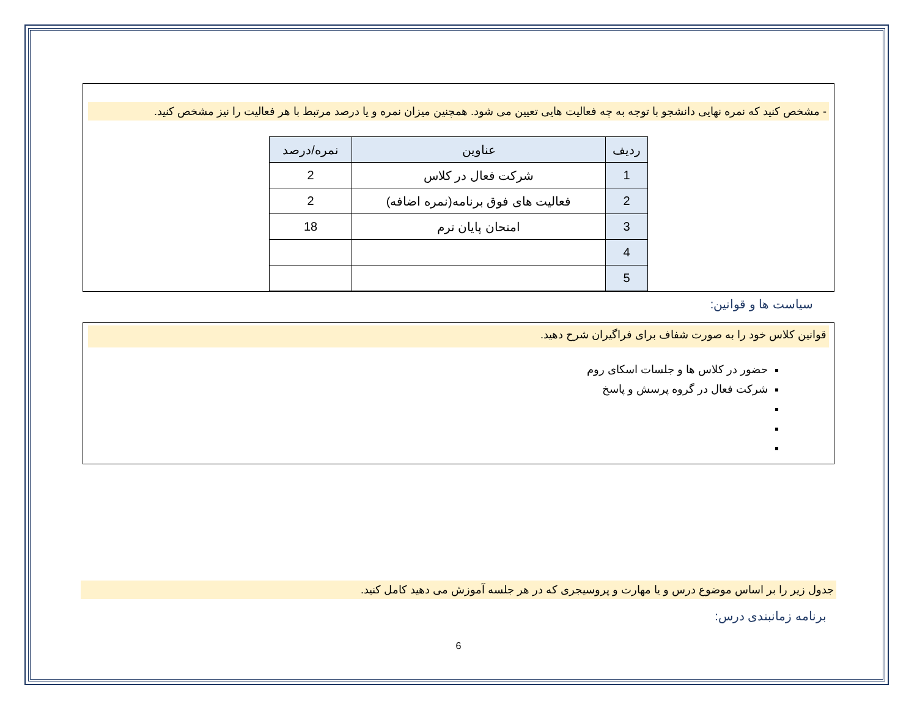- مشخص کنید که نمره نهایی دانشجو با توجه به چه فعالیت هایی تعیین می شود. همچنین میزان نمره و یا درصد مرتبط با هر فعالیت را نیز مشخص کنید.
| ردیف | عناوین | نمره/درصد |
| --- | --- | --- |
| 1 | شرکت فعال در کلاس | 2 |
| 2 | فعالیت های فوق برنامه(نمره اضافه) | 2 |
| 3 | امتحان پایان ترم | 18 |
| 4 | | |
| 5 | | |
سیاست ها و قوانین:
قوانین کلاس خود را به صورت شفاف برای فراگیران شرح دهید.
حضور در کلاس ها و جلسات اسکای روم
شرکت فعال در گروه پرسش و پاسخ
جدول زیر را بر اساس موضوع درس و یا مهارت و پروسیجری که در هر جلسه آموزش می دهید کامل کنید.
برنامه زمانبندی درس:
6